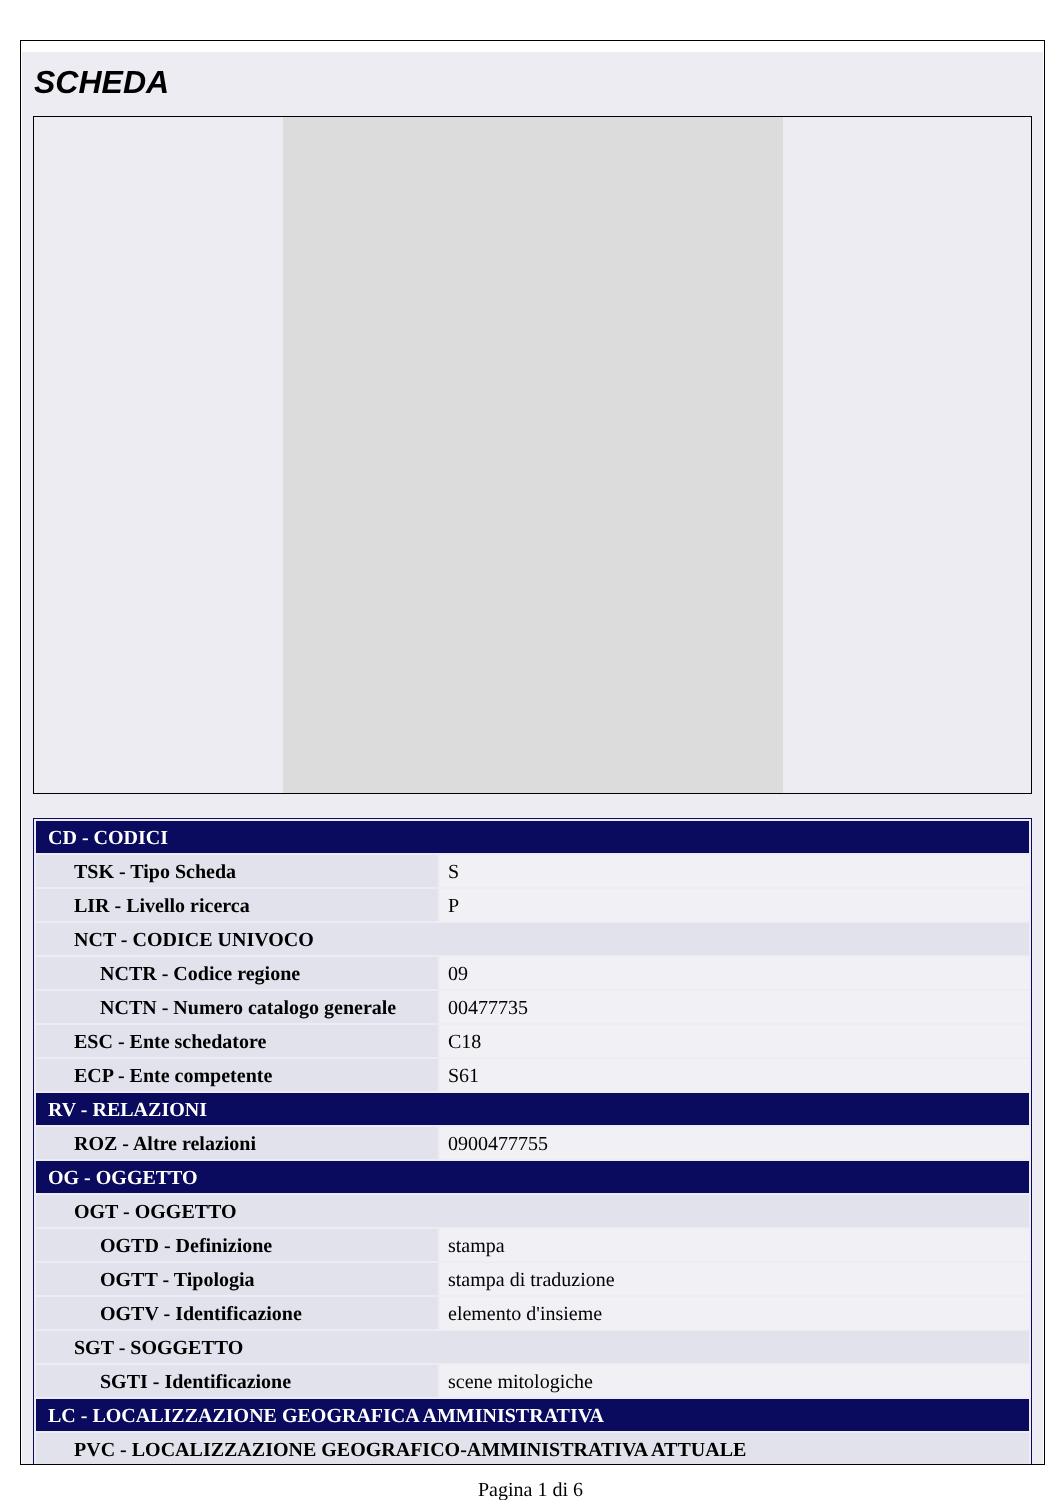SCHEDA
| CD - CODICI | |
| TSK - Tipo Scheda | S |
| LIR - Livello ricerca | P |
| NCT - CODICE UNIVOCO | |
| NCTR - Codice regione | 09 |
| NCTN - Numero catalogo generale | 00477735 |
| ESC - Ente schedatore | C18 |
| ECP - Ente competente | S61 |
| RV - RELAZIONI | |
| ROZ - Altre relazioni | 0900477755 |
| OG - OGGETTO | |
| OGT - OGGETTO | |
| OGTD - Definizione | stampa |
| OGTT - Tipologia | stampa di traduzione |
| OGTV - Identificazione | elemento d'insieme |
| SGT - SOGGETTO | |
| SGTI - Identificazione | scene mitologiche |
| LC - LOCALIZZAZIONE GEOGRAFICA AMMINISTRATIVA | |
| PVC - LOCALIZZAZIONE GEOGRAFICO-AMMINISTRATIVA ATTUALE | |
Pagina 1 di 6